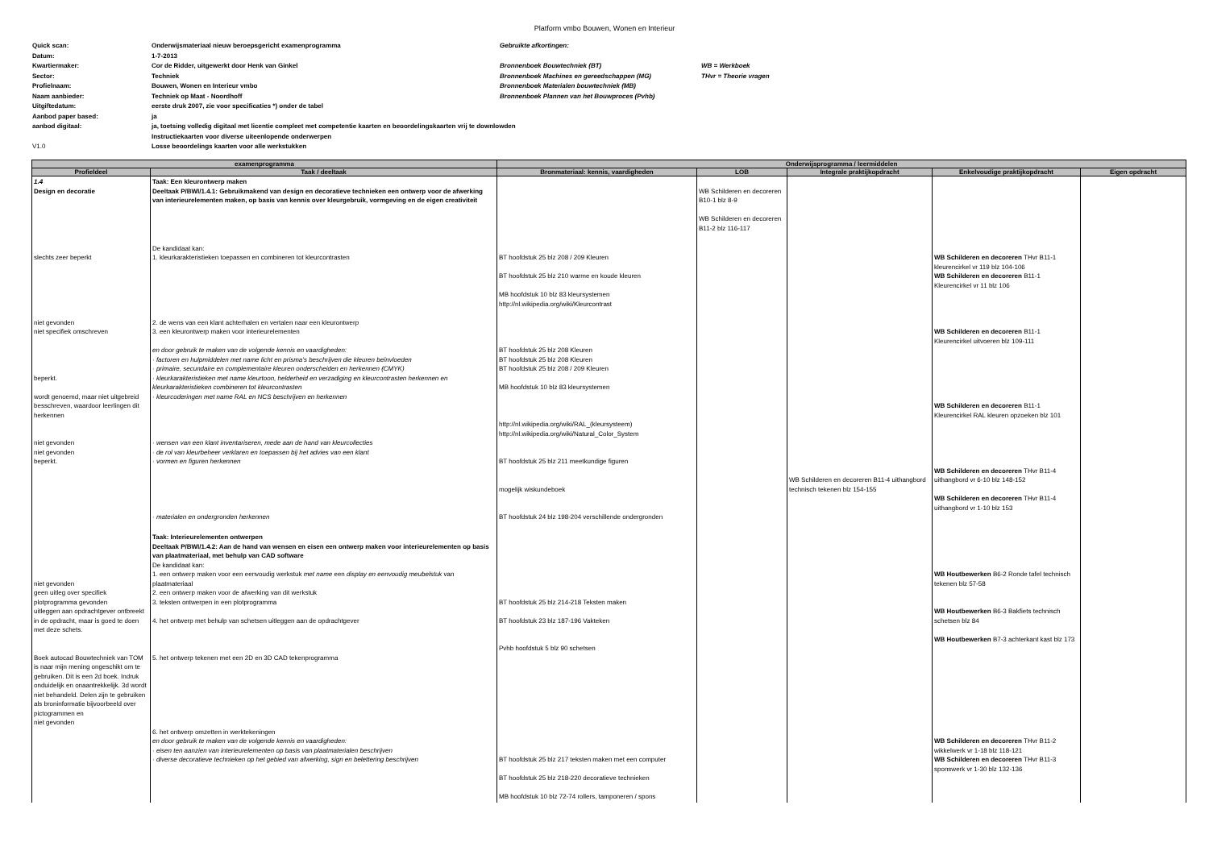Platform vmbo Bouwen, Wonen en Interieur
Quick scan:
Onderwijsmateriaal nieuw beroepsgericht examenprogramma
Gebruikte afkortingen:
Datum:
1-7-2013
Kwartiermaker:
Cor de Ridder, uitgewerkt door Henk van Ginkel
Bronnenboek Bouwtechniek (BT)
WB = Werkboek
Sector:
Techniek
Bronnenboek Machines en gereedschappen (MG)
THvr = Theorie vragen
Profielnaam:
Bouwen, Wonen en Interieur vmbo
Bronnenboek Materialen bouwtechniek (MB)
Naam aanbieder:
Techniek op Maat - Noordhoff
Bronnenboek Plannen van het Bouwproces (Pvhb)
Uitgiftedatum:
eerste druk 2007, zie voor specificaties *) onder de tabel
Aanbod paper based:
ja
aanbod digitaal:
ja, toetsing volledig digitaal met licentie compleet met competentie kaarten en beoordelingskaarten vrij te downlowden
Instructiekaarten voor diverse uiteenlopende onderwerpen
V1.0
Losse beoordelings kaarten voor alle werkstukken
| examenprogramma | | Onderwijsprogramma / leermiddelen | | | | |
| --- | --- | --- | --- | --- | --- | --- |
| Profieldeel | Taak / deeltaak | Bronmateriaal: kennis, vaardigheden | LOB | Integrale praktijkopdracht | Enkelvoudige praktijkopdracht | Eigen opdracht |
| 1.4 Design en decoratie | Taak: Een kleurontwerp maken Deeltaak P/BWI/1.4.1: Gebruikmakend van design en decoratieve technieken een ontwerp voor de afwerking van interieurelementen maken, op basis van kennis over kleurgebruik, vormgeving en de eigen creativiteit | | WB Schilderen en decoreren B10-1 blz 8-9 WB Schilderen en decoreren B11-2 blz 116-117 | | | |
| slechts zeer beperkt niet gevonden niet specifiek omschreven beperkt. wordt genoemd, maar niet uitgebreid besschreven, waardoor leerlingen dit herkennen niet gevonden niet gevonden beperkt. | De kandidaat kan: 1. kleurkarakteristieken toepassen en combineren tot kleurcontrasten 2. de wens van een klant achterhalen en vertalen naar een kleurontwerp 3. een kleurontwerp maken voor interieurelementen en door gebruik te maken van de volgende kennis en vaardigheden: · factoren en hulpmiddelen met name licht en prisma’s beschrijven die kleuren beïnvloeden · primaire, secundaire en complementaire kleuren onderscheiden en herkennen (CMYK) · kleurkarakteristieken met name kleurtoon, helderheid en verzadiging en kleurcontrasten herkennen en kleurkarakteristieken combineren tot kleurcontrasten · kleurcoderingen met name RAL en NCS beschrijven en herkennen · wensen van een klant inventariseren, mede aan de hand van kleurcollecties · de rol van kleurbeheer verklaren en toepassen bij het advies van een klant · vormen en figuren herkennen · materialen en ondergronden herkennen | BT hoofdstuk 25 blz 208 / 209 Kleuren BT hoofdstuk 25 blz 210 warme en koude kleuren MB hoofdstuk 10 blz 83 kleursystemen http://nl.wikipedia.org/wiki/Kleurcontrast BT hoofdstuk 25 blz 208 Kleuren BT hoofdstuk 25 blz 208 Kleuren BT hoofdstuk 25 blz 208 / 209 Kleuren MB hoofdstuk 10 blz 83 kleursystemen http://nl.wikipedia.org/wiki/RAL_(kleursysteem) http://nl.wikipedia.org/wiki/Natural_Color_System BT hoofdstuk 25 blz 211 meetkundige figuren mogelijk wiskundeboek BT hoofdstuk 24 blz 198-204 verschillende ondergronden | | WB Schilderen en decoreren B11-4 uithangbord technisch tekenen blz 154-155 | WB Schilderen en decoreren THvr B11-1 kleurencirkel vr 119 blz 104-106 WB Schilderen en decoreren B11-1 Kleurencirkel vr 11 blz 106 WB Schilderen en decoreren B11-1 Kleurencirkel uitvoeren blz 109-111 WB Schilderen en decoreren B11-1 Kleurencirkel RAL kleuren opzoeken blz 101 WB Schilderen en decoreren THvr B11-4 uithangbord vr 6-10 blz 148-152 WB Schilderen en decoreren THvr B11-4 uithangbord vr 1-10 blz 153 | |
| niet gevonden geen uitleg over specifiek plotprogramma gevonden uitleggen aan opdrachtgever ontbreekt in de opdracht, maar is goed te doen met deze schets. Boek autocad Bouwtechniek van TOM is naar mijn mening ongeschikt om te gebruiken. Dit is een 2d boek. Indruk onduidelijk en onaantrekkelijk. 3d wordt niet behandeld. Delen zijn te gebruiken als broninformatie bijvoorbeeld over pictogrammen en niet gevonden | Taak: Interieurelementen ontwerpen Deeltaak P/BWI/1.4.2: Aan de hand van wensen en eisen een ontwerp maken voor interieurelementen op basis van plaatmateriaal, met behulp van CAD software De kandidaat kan: 1. een ontwerp maken voor een eenvoudig werkstuk met name een display en eenvoudig meubelstuk van plaatmateriaal 2. een ontwerp maken voor de afwerking van dit werkstuk 3. teksten ontwerpen in een plotprogramma 4. het ontwerp met behulp van schetsen uitleggen aan de opdrachtgever 5. het ontwerp tekenen met een 2D en 3D CAD tekenprogramma 6. het ontwerp omzetten in werktekeningen en door gebruik te maken van de volgende kennis en vaardigheden: · eisen ten aanzien van interieurelementen op basis van plaatmaterialen beschrijven · diverse decoratieve technieken op het gebied van afwerking, sign en belettering beschrijven | BT hoofdstuk 25 blz 214-218 Teksten maken BT hoofdstuk 23 blz 187-196 Vakteken Pvhb hoofdstuk 5 blz 90 schetsen BT hoofdstuk 25 blz 217 teksten maken met een computer BT hoofdstuk 25 blz 218-220 decoratieve technieken MB hoofdstuk 10 blz 72-74 rollers, tamponeren / spons | | | WB Houtbewerken B6-2 Ronde tafel technisch tekenen blz 57-58 WB Houtbewerken B6-3 Bakfiets technisch schetsen blz 84 WB Houtbewerken B7-3 achterkant kast blz 173 WB Schilderen en decoreren THvr B11-2 wikkelwerk vr 1-18 blz 118-121 WB Schilderen en decoreren THvr B11-3 sponswerk vr 1-30 blz 132-136 | |